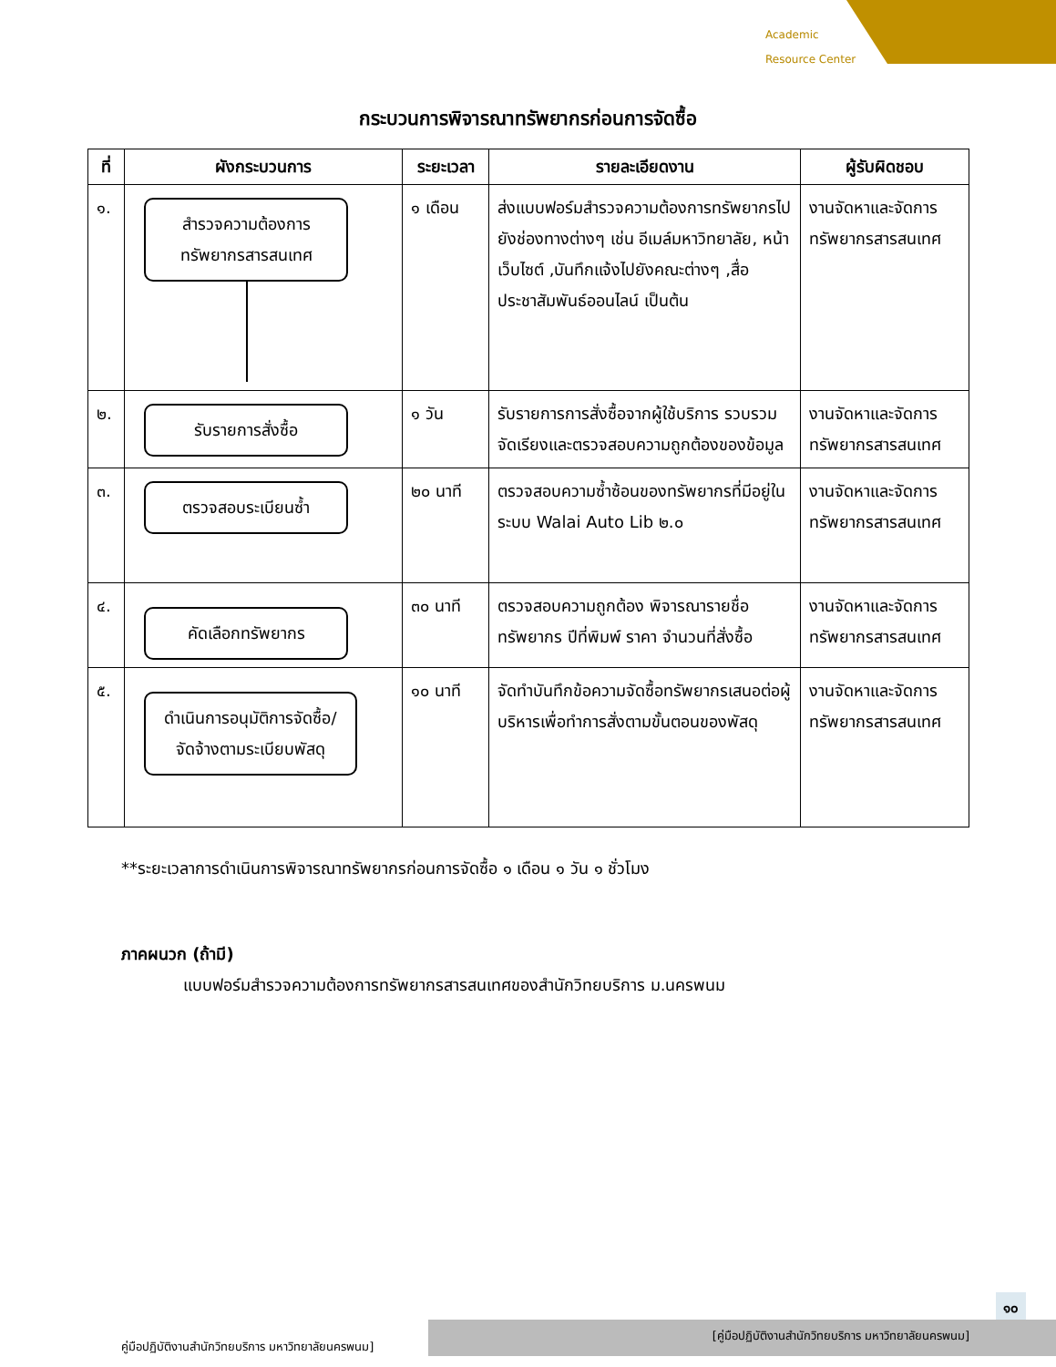Academic
Resource Center
กระบวนการพิจารณาทรัพยากรก่อนการจัดซื้อ
| ที่ | ผังกระบวนการ | ระยะเวลา | รายละเอียดงาน | ผู้รับผิดชอบ |
| --- | --- | --- | --- | --- |
| ๑. | สำรวจความต้องการ ทรัพยากรสารสนเทศ | ๑ เดือน | ส่งแบบฟอร์มสำรวจความต้องการทรัพยากรไปยังช่องทางต่างๆ เช่น อีเมล์มหาวิทยาลัย, หน้าเว็บไซต์ ,บันทึกแจ้งไปยังคณะต่างๆ ,สื่อประชาสัมพันธ์ออนไลน์ เป็นต้น | งานจัดหาและจัดการทรัพยากรสารสนเทศ |
| ๒. | รับรายการสั่งซื้อ | ๑ วัน | รับรายการการสั่งซื้อจากผู้ใช้บริการ รวบรวม จัดเรียงและตรวจสอบความถูกต้องของข้อมูล | งานจัดหาและจัดการทรัพยากรสารสนเทศ |
| ๓. | ตรวจสอบระเบียนซ้ำ | ๒๐ นาที | ตรวจสอบความซ้ำซ้อนของทรัพยากรที่มีอยู่ในระบบ Walai Auto Lib ๒.๐ | งานจัดหาและจัดการทรัพยากรสารสนเทศ |
| ๔. | คัดเลือกทรัพยากร | ๓๐ นาที | ตรวจสอบความถูกต้อง พิจารณารายชื่อทรัพยากร ปีที่พิมพ์ ราคา จำนวนที่สั่งซื้อ | งานจัดหาและจัดการทรัพยากรสารสนเทศ |
| ๕. | ดำเนินการอนุมัติการจัดซื้อ/ จัดจ้างตามระเบียบพัสดุ | ๑๐ นาที | จัดทำบันทึกข้อความจัดซื้อทรัพยากรเสนอต่อผู้บริหารเพื่อทำการสั่งตามขั้นตอนของพัสดุ | งานจัดหาและจัดการทรัพยากรสารสนเทศ |
**ระยะเวลาการดำเนินการพิจารณาทรัพยากรก่อนการจัดซื้อ ๑ เดือน ๑ วัน ๑ ชั่วโมง
ภาคผนวก (ถ้ามี)
แบบฟอร์มสำรวจความต้องการทรัพยากรสารสนเทศของสำนักวิทยบริการ ม.นครพนม
๑๐
คู่มือปฏิบัติงานสำนักวิทยบริการ มหาวิทยาลัยนครพนม]
[คู่มือปฏิบัติงานสำนักวิทยบริการ มหาวิทยาลัยนครพนม]